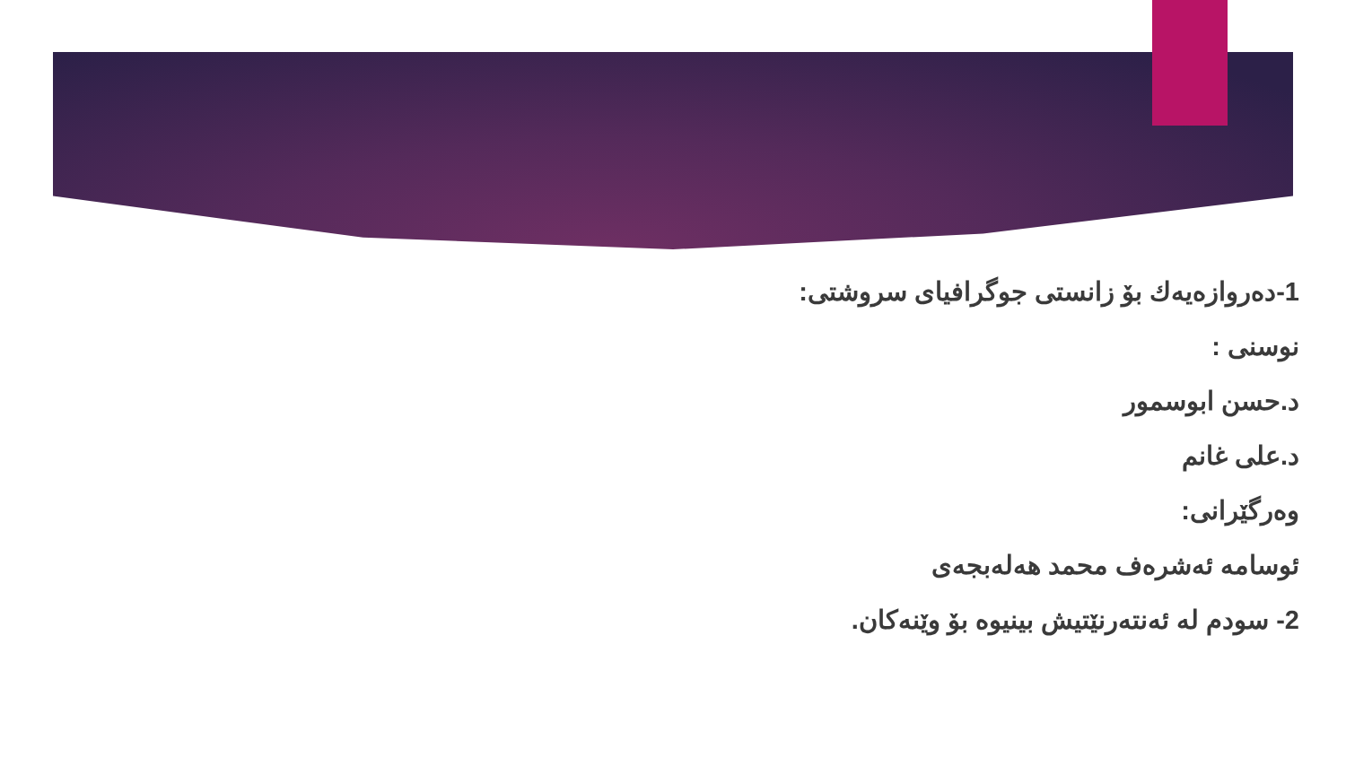1-دەروازەیەك بۆ زانستی جوگرافیای سروشتی:
نوسنی :
د.حسن ابوسمور
د.علی غانم
وەرگێرانی:
ئوسامە ئەشرەف محمد هەلەبجەی
2- سودم لە ئەنتەرنێتیش بینیوە بۆ وێنەکان.